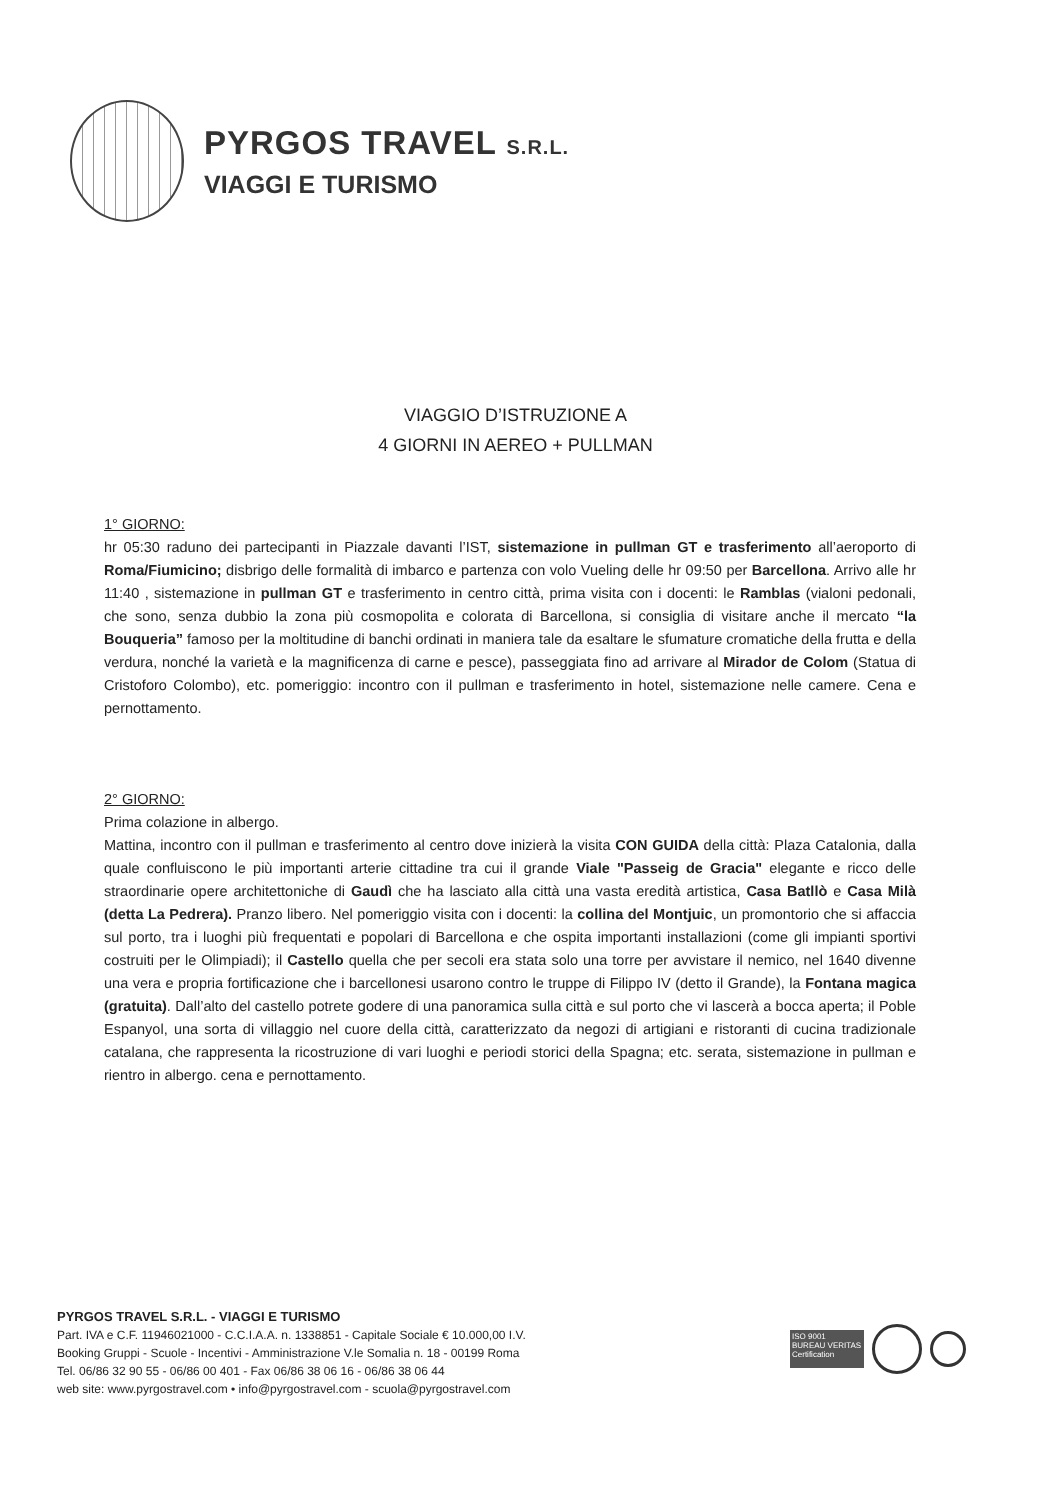PYRGOS TRAVEL S.R.L.
VIAGGI E TURISMO
VIAGGIO D’ISTRUZIONE A
4 GIORNI IN AEREO + PULLMAN
1° GIORNO:
hr 05:30 raduno dei partecipanti in Piazzale davanti l’IST, sistemazione in pullman GT e trasferimento all’aeroporto di Roma/Fiumicino; disbrigo delle formalità di imbarco e partenza con volo Vueling delle hr 09:50 per Barcellona. Arrivo alle hr 11:40 , sistemazione in pullman GT e trasferimento in centro città, prima visita con i docenti: le Ramblas (vialoni pedonali, che sono, senza dubbio la zona più cosmopolita e colorata di Barcellona, si consiglia di visitare anche il mercato “la Bouqueria” famoso per la moltitudine di banchi ordinati in maniera tale da esaltare le sfumature cromatiche della frutta e della verdura, nonché la varietà e la magnificenza di carne e pesce), passeggiata fino ad arrivare al Mirador de Colom (Statua di Cristoforo Colombo), etc. pomeriggio: incontro con il pullman e trasferimento in hotel, sistemazione nelle camere. Cena e pernottamento.
2° GIORNO:
Prima colazione in albergo.
Mattina, incontro con il pullman e trasferimento al centro dove inizierà la visita CON GUIDA della città: Plaza Catalonia, dalla quale confluiscono le più importanti arterie cittadine tra cui il grande Viale "Passeig de Gracia" elegante e ricco delle straordinarie opere architettoniche di Gaudì che ha lasciato alla città una vasta eredità artistica, Casa Batllò e Casa Milà (detta La Pedrera). Pranzo libero. Nel pomeriggio visita con i docenti: la collina del Montjuic, un promontorio che si affaccia sul porto, tra i luoghi più frequentati e popolari di Barcellona e che ospita importanti installazioni (come gli impianti sportivi costruiti per le Olimpiadi); il Castello quella che per secoli era stata solo una torre per avvistare il nemico, nel 1640 divenne una vera e propria fortificazione che i barcellonesi usarono contro le truppe di Filippo IV (detto il Grande), la Fontana magica (gratuita). Dall’alto del castello potrete godere di una panoramica sulla città e sul porto che vi lascerà a bocca aperta; il Poble Espanyol, una sorta di villaggio nel cuore della città, caratterizzato da negozi di artigiani e ristoranti di cucina tradizionale catalana, che rappresenta la ricostruzione di vari luoghi e periodi storici della Spagna; etc. serata, sistemazione in pullman e rientro in albergo. cena e pernottamento.
PYRGOS TRAVEL S.R.L. - VIAGGI E TURISMO
Part. IVA e C.F. 11946021000 - C.C.I.A.A. n. 1338851 - Capitale Sociale € 10.000,00 I.V.
Booking Gruppi - Scuole - Incentivi - Amministrazione V.le Somalia n. 18 - 00199 Roma
Tel. 06/86 32 90 55 - 06/86 00 401 - Fax 06/86 38 06 16 - 06/86 38 06 44
web site: www.pyrgostravel.com • info@pyrgostravel.com - scuola@pyrgostravel.com
ISO 9001
BUREAU VERITAS
Certification